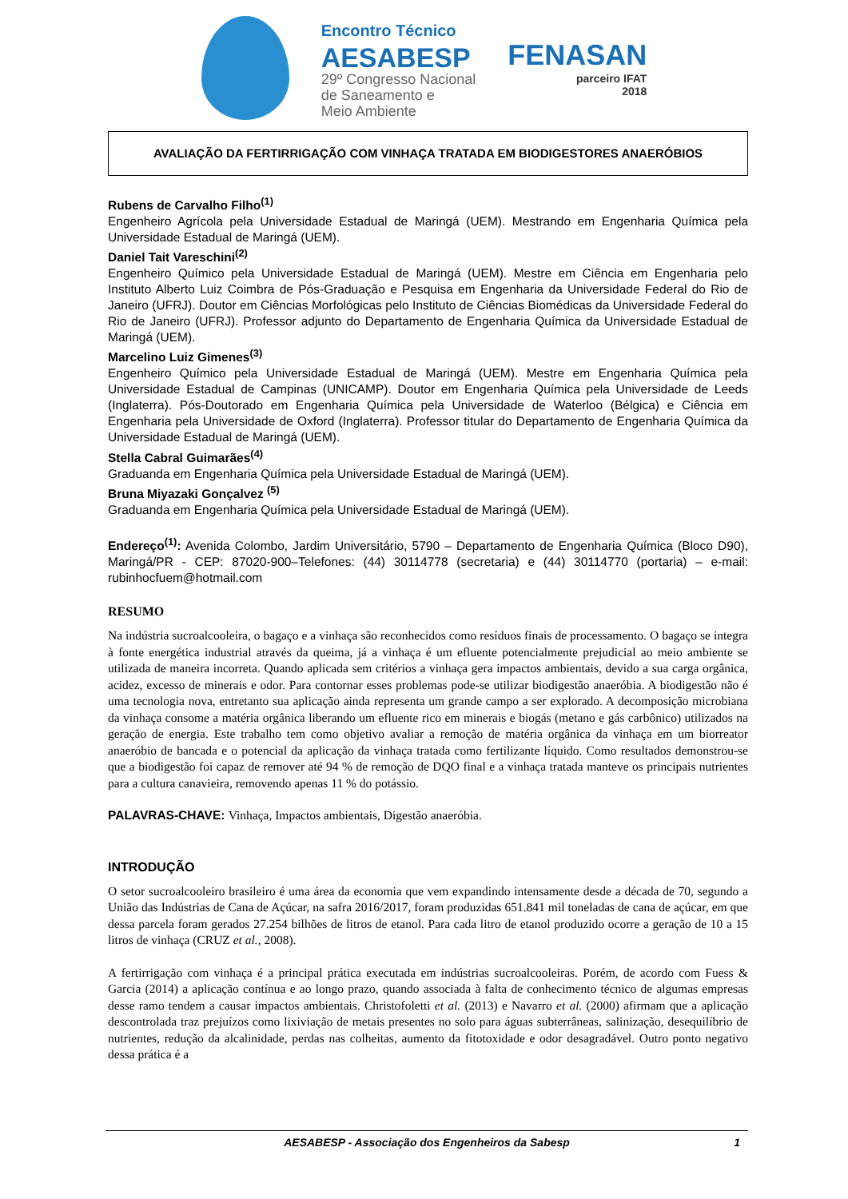Encontro Técnico
AESABESP
29º Congresso Nacional
de Saneamento e
Meio Ambiente
FENASAN
parceiro IFAT
2018
AVALIAÇÃO DA FERTIRRIGAÇÃO COM VINHAÇA TRATADA EM BIODIGESTORES ANAERÓBIOS
Rubens de Carvalho Filho<sup>(1)</sup>
Engenheiro Agrícola pela Universidade Estadual de Maringá (UEM). Mestrando em Engenharia Química pela Universidade Estadual de Maringá (UEM).
Daniel Tait Vareschini<sup>(2)</sup>
Engenheiro Químico pela Universidade Estadual de Maringá (UEM). Mestre em Ciência em Engenharia pelo Instituto Alberto Luiz Coimbra de Pós-Graduação e Pesquisa em Engenharia da Universidade Federal do Rio de Janeiro (UFRJ). Doutor em Ciências Morfológicas pelo Instituto de Ciências Biomédicas da Universidade Federal do Rio de Janeiro (UFRJ). Professor adjunto do Departamento de Engenharia Química da Universidade Estadual de Maringá (UEM).
Marcelino Luiz Gimenes<sup>(3)</sup>
Engenheiro Químico pela Universidade Estadual de Maringá (UEM). Mestre em Engenharia Química pela Universidade Estadual de Campinas (UNICAMP). Doutor em Engenharia Química pela Universidade de Leeds (Inglaterra). Pós-Doutorado em Engenharia Química pela Universidade de Waterloo (Bélgica) e Ciência em Engenharia pela Universidade de Oxford (Inglaterra). Professor titular do Departamento de Engenharia Química da Universidade Estadual de Maringá (UEM).
Stella Cabral Guimarães<sup>(4)</sup>
Graduanda em Engenharia Química pela Universidade Estadual de Maringá (UEM).
Bruna Miyazaki Gonçalvez <sup>(5)</sup>
Graduanda em Engenharia Química pela Universidade Estadual de Maringá (UEM).
Endereço<sup>(1)</sup>: Avenida Colombo, Jardim Universitário, 5790 – Departamento de Engenharia Química (Bloco D90), Maringá/PR - CEP: 87020-900–Telefones: (44) 30114778 (secretaria) e (44) 30114770 (portaria) – e-mail: rubinhocfuem@hotmail.com
RESUMO
Na indústria sucroalcooleira, o bagaço e a vinhaça são reconhecidos como resíduos finais de processamento. O bagaço se integra à fonte energética industrial através da queima, já a vinhaça é um efluente potencialmente prejudicial ao meio ambiente se utilizada de maneira incorreta. Quando aplicada sem critérios a vinhaça gera impactos ambientais, devido a sua carga orgânica, acidez, excesso de minerais e odor. Para contornar esses problemas pode-se utilizar biodigestão anaeróbia. A biodigestão não é uma tecnologia nova, entretanto sua aplicação ainda representa um grande campo a ser explorado. A decomposição microbiana da vinhaça consome a matéria orgânica liberando um efluente rico em minerais e biogás (metano e gás carbônico) utilizados na geração de energia. Este trabalho tem como objetivo avaliar a remoção de matéria orgânica da vinhaça em um biorreator anaeróbio de bancada e o potencial da aplicação da vinhaça tratada como fertilizante líquido. Como resultados demonstrou-se que a biodigestão foi capaz de remover até 94 % de remoção de DQO final e a vinhaça tratada manteve os principais nutrientes para a cultura canavieira, removendo apenas 11 % do potássio.
PALAVRAS-CHAVE: Vinhaça, Impactos ambientais, Digestão anaeróbia.
INTRODUÇÃO
O setor sucroalcooleiro brasileiro é uma área da economia que vem expandindo intensamente desde a década de 70, segundo a União das Indústrias de Cana de Açúcar, na safra 2016/2017, foram produzidas 651.841 mil toneladas de cana de açúcar, em que dessa parcela foram gerados 27.254 bilhões de litros de etanol. Para cada litro de etanol produzido ocorre a geração de 10 a 15 litros de vinhaça (CRUZ et al., 2008).
A fertirrigação com vinhaça é a principal prática executada em indústrias sucroalcooleiras. Porém, de acordo com Fuess & Garcia (2014) a aplicação contínua e ao longo prazo, quando associada à falta de conhecimento técnico de algumas empresas desse ramo tendem a causar impactos ambientais. Christofoletti et al. (2013) e Navarro et al. (2000) afirmam que a aplicação descontrolada traz prejuízos como lixiviação de metais presentes no solo para águas subterrâneas, salinização, desequilíbrio de nutrientes, redução da alcalinidade, perdas nas colheitas, aumento da fitotoxidade e odor desagradável. Outro ponto negativo dessa prática é a
AESABESP - Associação dos Engenheiros da Sabesp 1